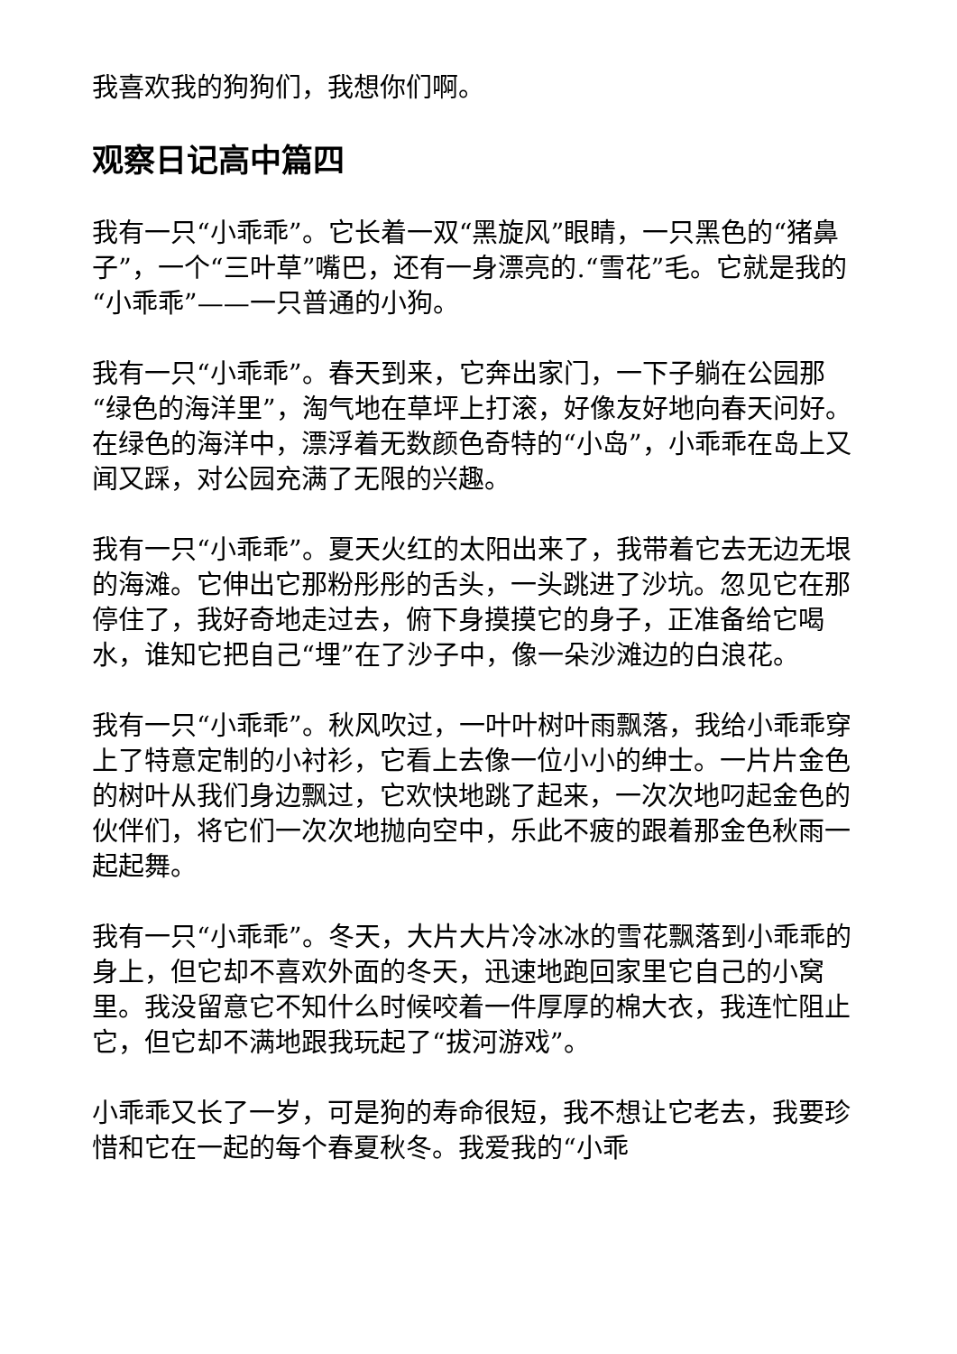我喜欢我的狗狗们，我想你们啊。
观察日记高中篇四
我有一只“小乖乖”。它长着一双“黑旋风”眼睛，一只黑色的“猪鼻子”，一个“三叶草”嘴巴，还有一身漂亮的.“雪花”毛。它就是我的“小乖乖”——一只普通的小狗。
我有一只“小乖乖”。春天到来，它奔出家门，一下子躺在公园那“绿色的海洋里”，淘气地在草坪上打滚，好像友好地向春天问好。在绿色的海洋中，漂浮着无数颜色奇特的“小岛”，小乖乖在岛上又闻又踩，对公园充满了无限的兴趣。
我有一只“小乖乖”。夏天火红的太阳出来了，我带着它去无边无垠的海滩。它伸出它那粉彤彤的舌头，一头跳进了沙坑。忽见它在那停住了，我好奇地走过去，俯下身摸摸它的身子，正准备给它喝水，谁知它把自己“埋”在了沙子中，像一朵沙滩边的白浪花。
我有一只“小乖乖”。秋风吹过，一叶叶树叶雨飘落，我给小乖乖穿上了特意定制的小衬衫，它看上去像一位小小的绅士。一片片金色的树叶从我们身边飘过，它欢快地跳了起来，一次次地叼起金色的伙伴们，将它们一次次地抛向空中，乐此不疲的跟着那金色秋雨一起起舞。
我有一只“小乖乖”。冬天，大片大片冷冰冰的雪花飘落到小乖乖的身上，但它却不喜欢外面的冬天，迅速地跑回家里它自己的小窝里。我没留意它不知什么时候咬着一件厚厚的棉大衣，我连忙阻止它，但它却不满地跟我玩起了“拔河游戏”。
小乖乖又长了一岁，可是狗的寿命很短，我不想让它老去，我要珍惜和它在一起的每个春夏秋冬。我爱我的“小乖